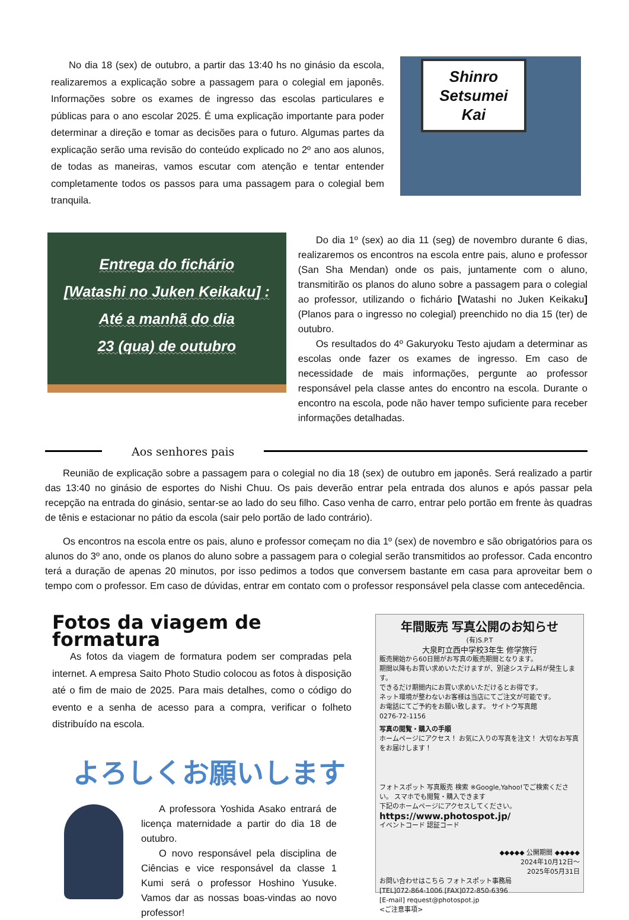No dia 18 (sex) de outubro, a partir das 13:40 hs no ginásio da escola, realizaremos a explicação sobre a passagem para o colegial em japonês. Informações sobre os exames de ingresso das escolas particulares e públicas para o ano escolar 2025. É uma explicação importante para poder determinar a direção e tomar as decisões para o futuro. Algumas partes da explicação serão uma revisão do conteúdo explicado no 2º ano aos alunos, de todas as maneiras, vamos escutar com atenção e tentar entender completamente todos os passos para uma passagem para o colegial bem tranquila.
Shinro
Setsumei
Kai
Entrega do fichário
[Watashi no Juken Keikaku] :
Até a manhã do dia
23 (qua) de outubro
Do dia 1º (sex) ao dia 11 (seg) de novembro durante 6 dias, realizaremos os encontros na escola entre pais, aluno e professor (San Sha Mendan) onde os pais, juntamente com o aluno, transmitirão os planos do aluno sobre a passagem para o colegial ao professor, utilizando o fichário [Watashi no Juken Keikaku] (Planos para o ingresso no colegial) preenchido no dia 15 (ter) de outubro.
Os resultados do 4º Gakuryoku Testo ajudam a determinar as escolas onde fazer os exames de ingresso. Em caso de necessidade de mais informações, pergunte ao professor responsável pela classe antes do encontro na escola. Durante o encontro na escola, pode não haver tempo suficiente para receber informações detalhadas.
Aos senhores pais
Reunião de explicação sobre a passagem para o colegial no dia 18 (sex) de outubro em japonês. Será realizado a partir das 13:40 no ginásio de esportes do Nishi Chuu. Os pais deverão entrar pela entrada dos alunos e após passar pela recepção na entrada do ginásio, sentar-se ao lado do seu filho. Caso venha de carro, entrar pelo portão em frente às quadras de tênis e estacionar no pátio da escola (sair pelo portão de lado contrário).
Os encontros na escola entre os pais, aluno e professor começam no dia 1º (sex) de novembro e são obrigatórios para os alunos do 3º ano, onde os planos do aluno sobre a passagem para o colegial serão transmitidos ao professor. Cada encontro terá a duração de apenas 20 minutos, por isso pedimos a todos que conversem bastante em casa para aproveitar bem o tempo com o professor. Em caso de dúvidas, entrar em contato com o professor responsável pela classe com antecedência.
Fotos da viagem de formatura
As fotos da viagem de formatura podem ser compradas pela internet. A empresa Saito Photo Studio colocou as fotos à disposição até o fim de maio de 2025. Para mais detalhes, como o código do evento e a senha de acesso para a compra, verificar o folheto distribuído na escola.
よろしくお願いします
A professora Yoshida Asako entrará de licença maternidade a partir do dia 18 de outubro.
O novo responsável pela disciplina de Ciências e vice responsável da classe 1 Kumi será o professor Hoshino Yusuke. Vamos dar as nossas boas-vindas ao novo professor!
年間販売 写真公開のお知らせ
(有)S.P.T
大泉町立西中学校3年生 修学旅行
販売開始から60日間がお写真の販売期間となります。
期間以降もお買い求めいただけますが、別途システム料が発生します。
できるだけ期間内にお買い求めいただけるとお得です。
ネット環境が整わないお客様は当店にてご注文が可能です。
お電話にてご予約をお願い致します。 サイトウ写真館
0276-72-1156
写真の閲覧・購入の手順
ホームページにアクセス！ お気に入りの写真を注文！ 大切なお写真をお届けします！
フォトスポット 写真販売 検索 ※Google,Yahoo!でご検索ください。 スマホでも閲覧・購入できます
下記のホームページにアクセスしてください。
https://www.photospot.jp/
イベントコード 認証コード
◆◆◆◆◆ 公開期間 ◆◆◆◆◆
2024年10月12日～
2025年05月31日
お問い合わせはこちら フォトスポット事務局
[TEL]072-864-1006 [FAX]072-850-6396
[E-mail] request@photospot.jp
<ご注意事項>